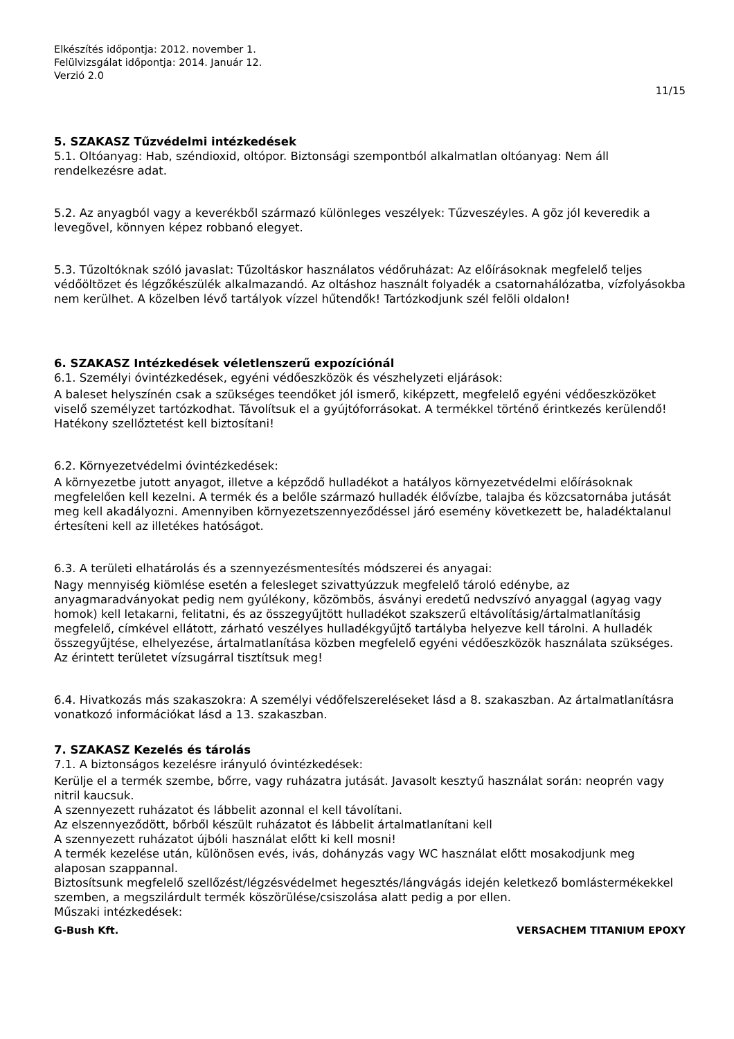Elkészítés időpontja: 2012. november 1.
Felülvizsgálat időpontja: 2014. Január 12.
Verzió 2.0
11/15
5. SZAKASZ Tűzvédelmi intézkedések
5.1. Oltóanyag: Hab, széndioxid, oltópor. Biztonsági szempontból alkalmatlan oltóanyag: Nem áll rendelkezésre adat.
5.2. Az anyagból vagy a keverékből származó különleges veszélyek: Tűzveszéyles. A gõz jól keveredik a levegõvel, könnyen képez robbanó elegyet.
5.3. Tűzoltóknak szóló javaslat: Tűzoltáskor használatos védőruházat: Az előírásoknak megfelelő teljes védőöltözet és légzőkészülék alkalmazandó. Az oltáshoz használt folyadék a csatornahálózatba, vízfolyásokba nem kerülhet. A közelben lévő tartályok vízzel hűtendők! Tartózkodjunk szél felöli oldalon!
6. SZAKASZ Intézkedések véletlenszerű expozíciónál
6.1. Személyi óvintézkedések, egyéni védőeszközök és vészhelyzeti eljárások:
A baleset helyszínén csak a szükséges teendőket jól ismerő, kiképzett, megfelelő egyéni védőeszközöket viselő személyzet tartózkodhat. Távolítsuk el a gyújtóforrásokat. A termékkel történő érintkezés kerülendő! Hatékony szellőztetést kell biztosítani!
6.2. Környezetvédelmi óvintézkedések:
A környezetbe jutott anyagot, illetve a képződő hulladékot a hatályos környezetvédelmi előírásoknak megfelelően kell kezelni. A termék és a belőle származó hulladék élővízbe, talajba és közcsatornába jutását meg kell akadályozni. Amennyiben környezetszennyeződéssel járó esemény következett be, haladéktalanul értesíteni kell az illetékes hatóságot.
6.3. A területi elhatárolás és a szennyezésmentesítés módszerei és anyagai:
Nagy mennyiség kiömlése esetén a felesleget szivattyúzzuk megfelelő tároló edénybe, az anyagmaradványokat pedig nem gyúlékony, közömbös, ásványi eredetű nedvszívó anyaggal (agyag vagy homok) kell letakarni, felitatni, és az összegyűjtött hulladékot szakszerű eltávolításig/ártalmatlanításig megfelelő, címkével ellátott, zárható veszélyes hulladékgyűjtő tartályba helyezve kell tárolni. A hulladék összegyűjtése, elhelyezése, ártalmatlanítása közben megfelelő egyéni védőeszközök használata szükséges. Az érintett területet vízsugárral tisztítsuk meg!
6.4. Hivatkozás más szakaszokra: A személyi védőfelszereléseket lásd a 8. szakaszban. Az ártalmatlanításra vonatkozó információkat lásd a 13. szakaszban.
7. SZAKASZ Kezelés és tárolás
7.1. A biztonságos kezelésre irányuló óvintézkedések:
Kerülje el a termék szembe, bőrre, vagy ruházatra jutását. Javasolt kesztyű használat során: neoprén vagy nitril kaucsuk.
A szennyezett ruházatot és lábbelit azonnal el kell távolítani.
Az elszennyeződött, bőrből készült ruházatot és lábbelit ártalmatlanítani kell
A szennyezett ruházatot újbóli használat előtt ki kell mosni!
A termék kezelése után, különösen evés, ivás, dohányzás vagy WC használat előtt mosakodjunk meg alaposan szappannal.
Biztosítsunk megfelelő szellőzést/légzésvédelmet hegesztés/lángvágás idején keletkező bomlástermékekkel szemben, a megszilárdult termék köszörülése/csiszolása alatt pedig a por ellen.
Műszaki intézkedések:
G-Bush Kft. VERSACHEM TITANIUM EPOXY